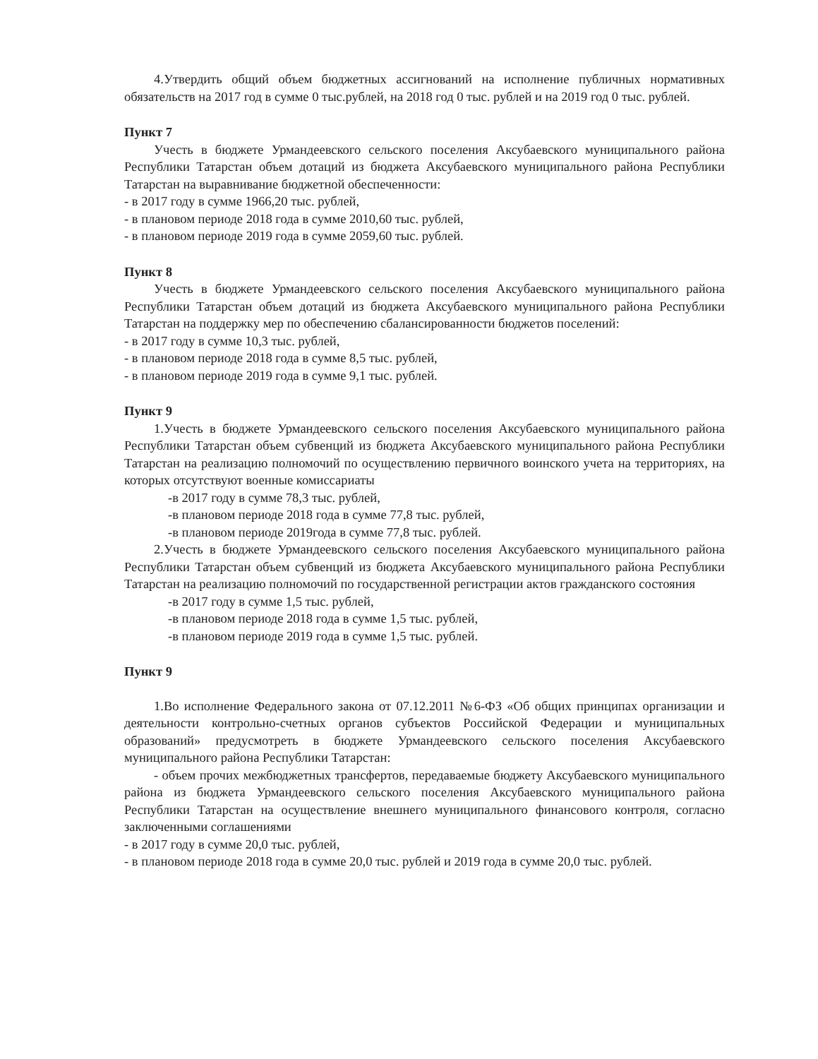4.Утвердить общий объем бюджетных ассигнований на исполнение публичных нормативных обязательств на 2017 год в сумме 0 тыс.рублей, на 2018 год 0 тыс. рублей и на 2019 год 0 тыс. рублей.
Пункт 7
Учесть в бюджете Урмандеевского сельского поселения Аксубаевского муниципального района Республики Татарстан объем дотаций из бюджета Аксубаевского муниципального района Республики Татарстан на выравнивание бюджетной обеспеченности:
- в 2017 году в сумме 1966,20 тыс. рублей,
- в плановом периоде 2018 года в сумме 2010,60 тыс. рублей,
- в плановом периоде 2019 года в сумме 2059,60 тыс. рублей.
Пункт 8
Учесть в бюджете Урмандеевского сельского поселения Аксубаевского муниципального района Республики Татарстан объем дотаций из бюджета Аксубаевского муниципального района Республики Татарстан на поддержку мер по обеспечению сбалансированности бюджетов поселений:
- в 2017 году в сумме 10,3 тыс. рублей,
- в плановом периоде 2018 года в сумме 8,5 тыс. рублей,
- в плановом периоде 2019 года в сумме 9,1 тыс. рублей.
Пункт 9
1.Учесть в бюджете Урмандеевского сельского поселения Аксубаевского муниципального района Республики Татарстан объем субвенций из бюджета Аксубаевского муниципального района Республики Татарстан на реализацию полномочий по осуществлению первичного воинского учета на территориях, на которых отсутствуют военные комиссариаты
-в 2017 году в сумме 78,3 тыс. рублей,
-в плановом периоде 2018 года в сумме 77,8 тыс. рублей,
-в плановом периоде 2019года в сумме 77,8 тыс. рублей.
2.Учесть в бюджете Урмандеевского сельского поселения Аксубаевского муниципального района Республики Татарстан объем субвенций из бюджета Аксубаевского муниципального района Республики Татарстан на реализацию полномочий по государственной регистрации актов гражданского состояния
-в 2017 году в сумме 1,5 тыс. рублей,
-в плановом периоде 2018 года в сумме 1,5 тыс. рублей,
-в плановом периоде 2019 года в сумме 1,5 тыс. рублей.
Пункт 9
1.Во исполнение Федерального закона от 07.12.2011 №6-ФЗ «Об общих принципах организации и деятельности контрольно-счетных органов субъектов Российской Федерации и муниципальных образований» предусмотреть в бюджете Урмандеевского сельского поселения Аксубаевского муниципального района Республики Татарстан:
- объем прочих межбюджетных трансфертов, передаваемые бюджету Аксубаевского муниципального района из бюджета Урмандеевского сельского поселения Аксубаевского муниципального района Республики Татарстан на осуществление внешнего муниципального финансового контроля, согласно заключенными соглашениями
- в 2017 году в сумме 20,0 тыс. рублей,
- в плановом периоде 2018 года в сумме 20,0 тыс. рублей и 2019 года в сумме 20,0 тыс. рублей.